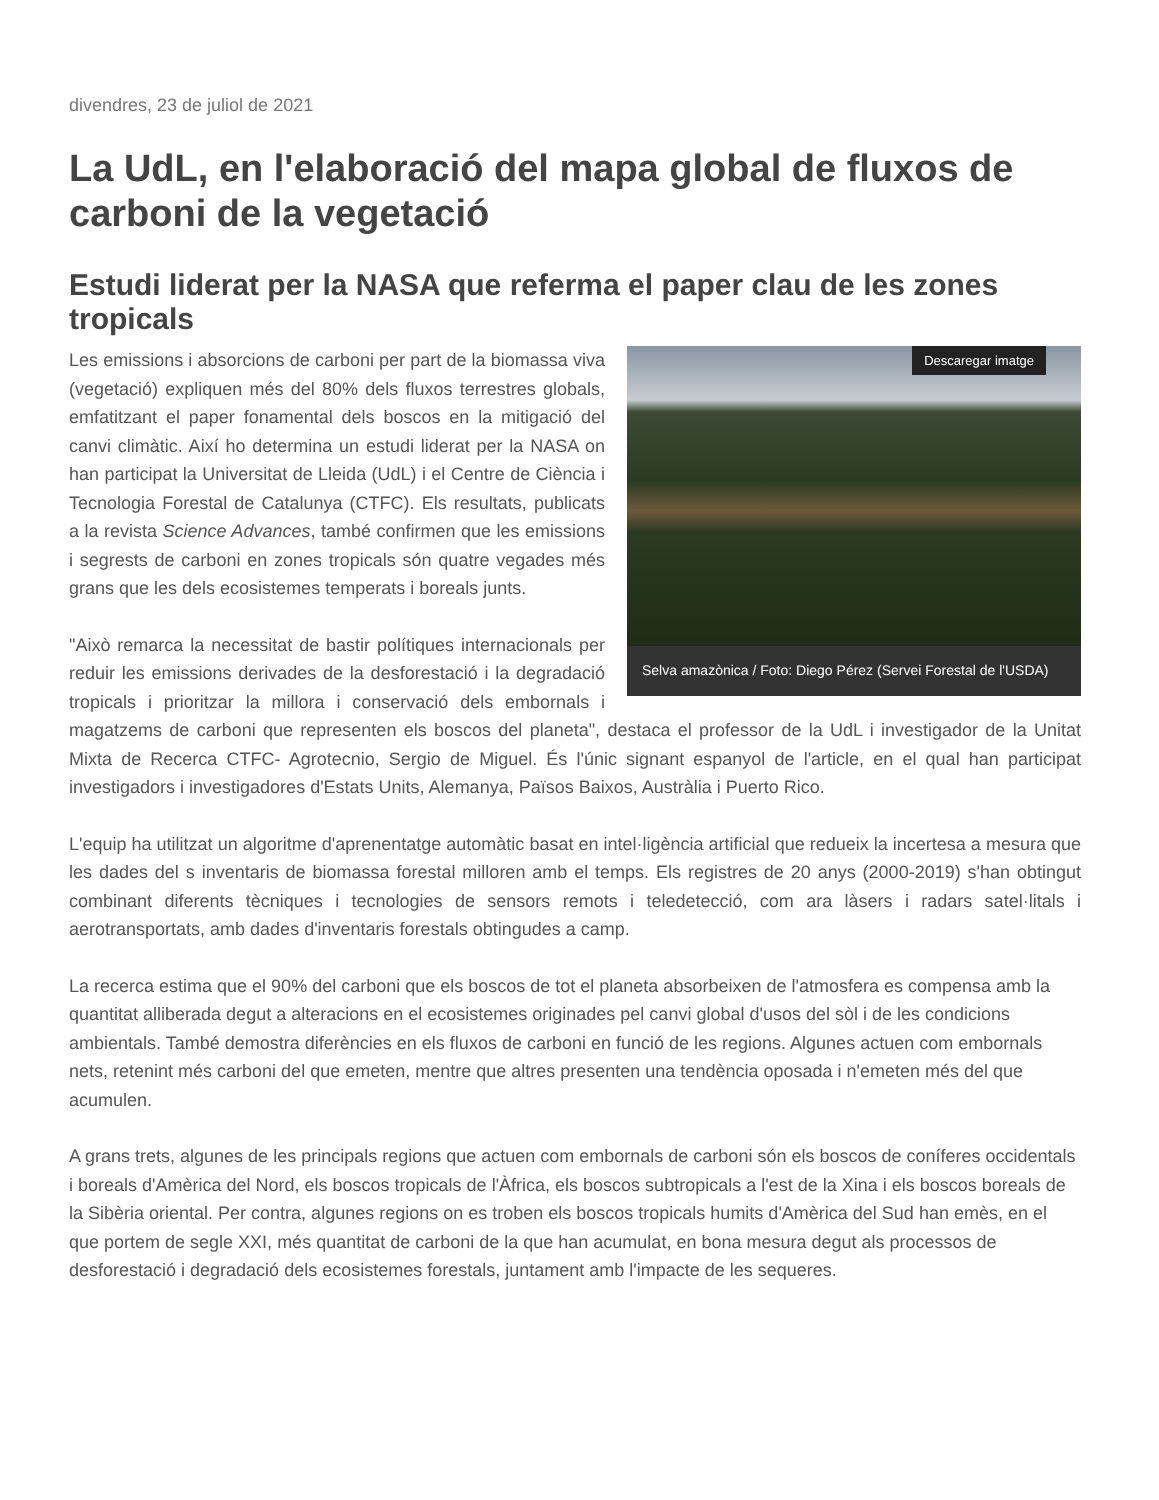divendres, 23 de juliol de 2021
La UdL, en l'elaboració del mapa global de fluxos de carboni de la vegetació
Estudi liderat per la NASA que referma el paper clau de les zones tropicals
Descaregar imatge
Selva amazònica / Foto: Diego Pérez (Servei Forestal de l'USDA)
Les emissions i absorcions de carboni per part de la biomassa viva (vegetació) expliquen més del 80% dels fluxos terrestres globals, emfatitzant el paper fonamental dels boscos en la mitigació del canvi climàtic. Així ho determina un estudi liderat per la NASA on han participat la Universitat de Lleida (UdL) i el Centre de Ciència i Tecnologia Forestal de Catalunya (CTFC). Els resultats, publicats a la revista Science Advances, també confirmen que les emissions i segrests de carboni en zones tropicals són quatre vegades més grans que les dels ecosistemes temperats i boreals junts.
"Això remarca la necessitat de bastir polítiques internacionals per reduir les emissions derivades de la desforestació i la degradació tropicals i prioritzar la millora i conservació dels embornals i magatzems de carboni que representen els boscos del planeta", destaca el professor de la UdL i investigador de la Unitat Mixta de Recerca CTFC- Agrotecnio, Sergio de Miguel. És l'únic signant espanyol de l'article, en el qual han participat investigadors i investigadores d'Estats Units, Alemanya, Països Baixos, Austràlia i Puerto Rico.
L'equip ha utilitzat un algoritme d'aprenentatge automàtic basat en intel·ligència artificial que redueix la incertesa a mesura que les dades del s inventaris de biomassa forestal milloren amb el temps. Els registres de 20 anys (2000-2019) s'han obtingut combinant diferents tècniques i tecnologies de sensors remots i teledetecció, com ara làsers i radars satel·litals i aerotransportats, amb dades d'inventaris forestals obtingudes a camp.
La recerca estima que el 90% del carboni que els boscos de tot el planeta absorbeixen de l'atmosfera es compensa amb la quantitat alliberada degut a alteracions en el ecosistemes originades pel canvi global d'usos del sòl i de les condicions ambientals. També demostra diferències en els fluxos de carboni en funció de les regions. Algunes actuen com embornals nets, retenint més carboni del que emeten, mentre que altres presenten una tendència oposada i n'emeten més del que acumulen.
A grans trets, algunes de les principals regions que actuen com embornals de carboni són els boscos de coníferes occidentals i boreals d'Amèrica del Nord, els boscos tropicals de l'Àfrica, els boscos subtropicals a l'est de la Xina i els boscos boreals de la Sibèria oriental. Per contra, algunes regions on es troben els boscos tropicals humits d'Amèrica del Sud han emès, en el que portem de segle XXI, més quantitat de carboni de la que han acumulat, en bona mesura degut als processos de desforestació i degradació dels ecosistemes forestals, juntament amb l'impacte de les sequeres.